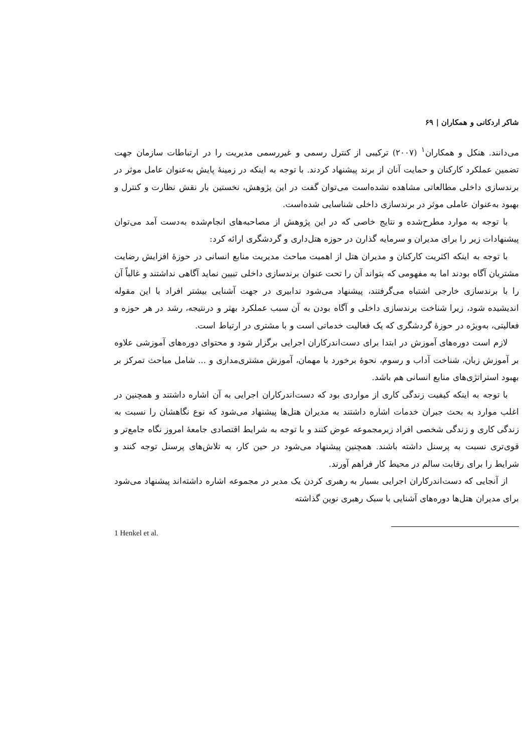شاکر اردکانی و همکاران | ۶۹
می‌دانند. هنکل و همکاران<sup>۱</sup> (۲۰۰۷) ترکیبی از کنترل رسمی و غیررسمی مدیریت را در ارتباطات سازمان جهت تضمین عملکرد کارکنان و حمایت آنان از برند پیشنهاد کردند. با توجه به اینکه در زمینهٔ پایش به‌عنوان عامل موثر در برندسازی داخلی مطالعاتی مشاهده نشده‌است می‌توان گفت در این پژوهش، نخستین بار نقش نظارت و کنترل و بهبود به‌عنوان عاملی موثر در برندسازی داخلی شناسایی شده‌است.
با توجه به موارد مطرح‌شده و نتایج خاصی که در این پژوهش از مصاحبه‌های انجام‌شده به‌دست آمد می‌توان پیشنهادات زیر را برای مدیران و سرمایه گذارن در حوزه هتل‌داری و گردشگری ارائه کرد:
با توجه به اینکه اکثریت کارکنان و مدیران هتل از اهمیت مباحث مدیریت منابع انسانی در حوزهٔ افزایش رضایت مشتریان آگاه بودند اما به مفهومی که بتواند آن را تحت عنوان برندسازی داخلی تبیین نماید آگاهی نداشتند و غالباً آن را با برندسازی خارجی اشتباه می‌گرفتند، پیشنهاد می‌شود تدابیری در جهت آشنایی بیشتر افراد با این مقوله اندیشیده شود، زیرا شناخت برندسازی داخلی و آگاه بودن به آن سبب عملکرد بهتر و درنتیجه، رشد در هر حوزه و فعالیتی، به‌ویژه در حوزهٔ گردشگری که یک فعالیت خدماتی است و با مشتری در ارتباط است.
لازم است دوره‌های آموزش در ابتدا برای دست‌اندرکاران اجرایی برگزار شود و محتوای دوره‌های آموزشی علاوه بر آموزش زبان، شناخت آداب و رسوم، نحوهٔ برخورد با مهمان، آموزش مشتری‌مداری و ... شامل مباحث تمرکز بر بهبود استراتژی‌های منابع انسانی هم باشد.
با توجه به اینکه کیفیت زندگی کاری از مواردی بود که دست‌اندرکاران اجرایی به آن اشاره داشتند و همچنین در اغلب موارد به بحث جبران خدمات اشاره داشتند به مدیران هتل‌ها پیشنهاد می‌شود که نوع نگاهشان را نسبت به زندگی کاری و زندگی شخصی افراد زیرمجموعه عوض کنند و با توجه به شرایط اقتصادی جامعهٔ امروز نگاه جامع‌تر و قوی‌تری نسبت به پرسنل داشته باشند. همچنین پیشنهاد می‌شود در حین کار، به تلاش‌های پرسنل توجه کنند و شرایط را برای رقابت سالم در محیط کار فراهم آورند.
از آنجایی که دست‌اندرکاران اجرایی بسیار به رهبری کردن یک مدیر در مجموعه اشاره داشته‌اند پیشنهاد می‌شود برای مدیران هتل‌ها دوره‌های آشنایی با سبک رهبری نوین گذاشته
1 Henkel et al.